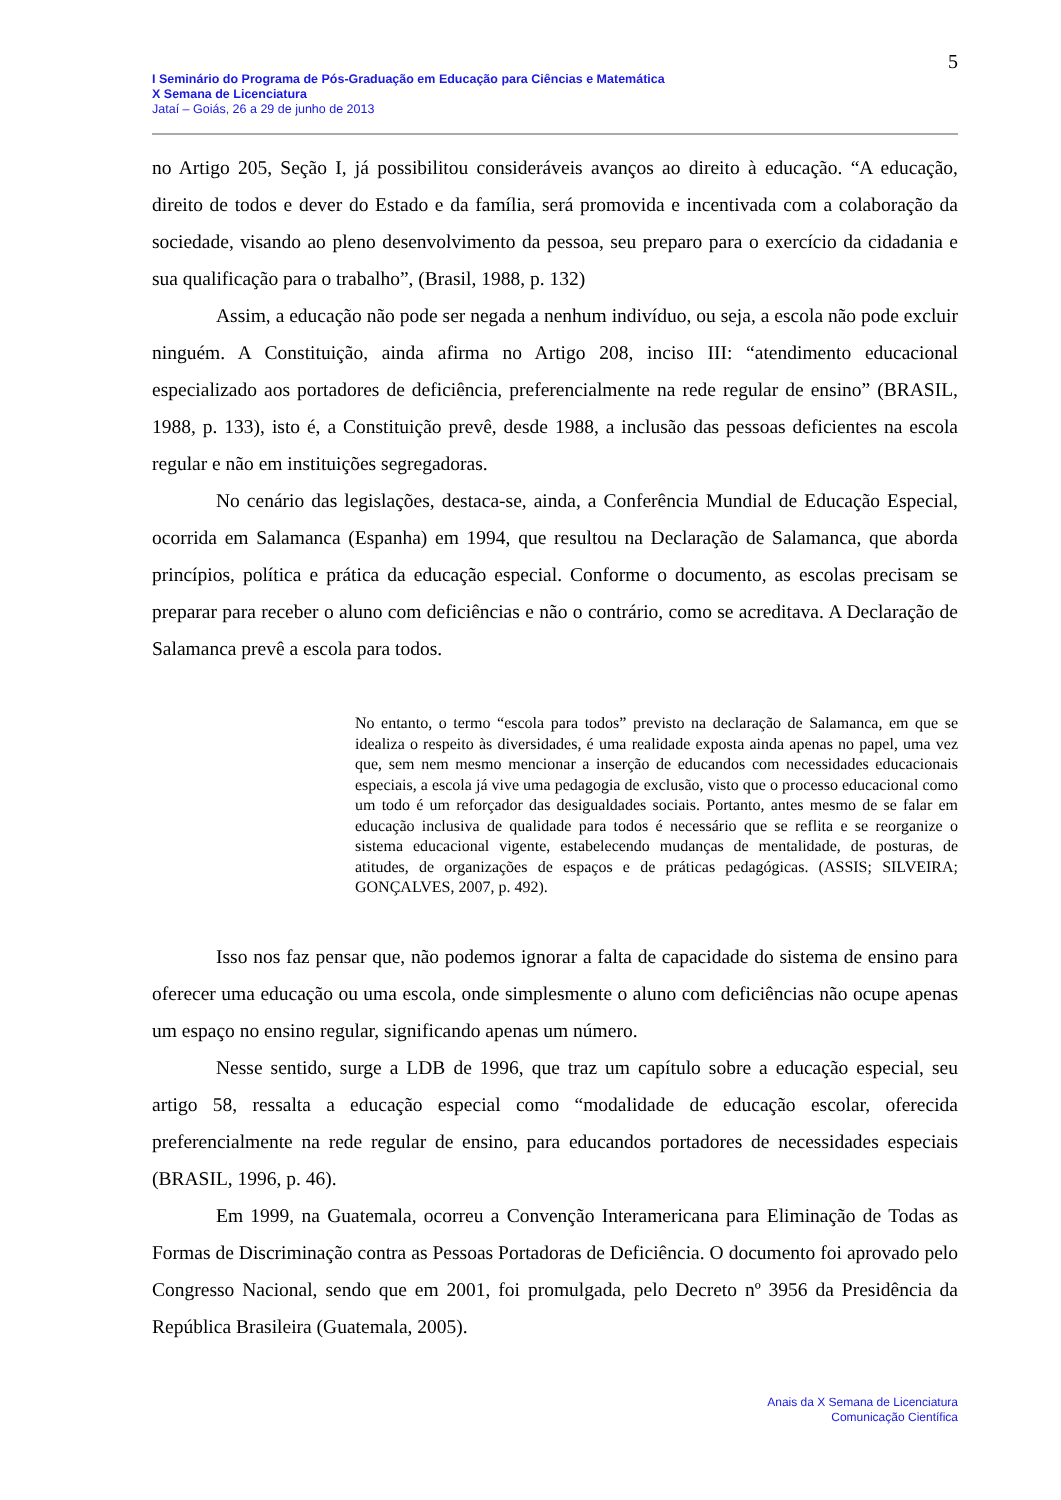5
I Seminário do Programa de Pós-Graduação em Educação para Ciências e Matemática
X Semana de Licenciatura
Jataí – Goiás, 26 a 29 de junho de 2013
no Artigo 205, Seção I, já possibilitou consideráveis avanços ao direito à educação. “A educação, direito de todos e dever do Estado e da família, será promovida e incentivada com a colaboração da sociedade, visando ao pleno desenvolvimento da pessoa, seu preparo para o exercício da cidadania e sua qualificação para o trabalho”, (Brasil, 1988, p. 132)
Assim, a educação não pode ser negada a nenhum indivíduo, ou seja, a escola não pode excluir ninguém. A Constituição, ainda afirma no Artigo 208, inciso III: “atendimento educacional especializado aos portadores de deficiência, preferencialmente na rede regular de ensino” (BRASIL, 1988, p. 133), isto é, a Constituição prevê, desde 1988, a inclusão das pessoas deficientes na escola regular e não em instituições segregadoras.
No cenário das legislações, destaca-se, ainda, a Conferência Mundial de Educação Especial, ocorrida em Salamanca (Espanha) em 1994, que resultou na Declaração de Salamanca, que aborda princípios, política e prática da educação especial. Conforme o documento, as escolas precisam se preparar para receber o aluno com deficiências e não o contrário, como se acreditava. A Declaração de Salamanca prevê a escola para todos.
No entanto, o termo “escola para todos” previsto na declaração de Salamanca, em que se idealiza o respeito às diversidades, é uma realidade exposta ainda apenas no papel, uma vez que, sem nem mesmo mencionar a inserção de educandos com necessidades educacionais especiais, a escola já vive uma pedagogia de exclusão, visto que o processo educacional como um todo é um reforçador das desigualdades sociais. Portanto, antes mesmo de se falar em educação inclusiva de qualidade para todos é necessário que se reflita e se reorganize o sistema educacional vigente, estabelecendo mudanças de mentalidade, de posturas, de atitudes, de organizações de espaços e de práticas pedagógicas. (ASSIS; SILVEIRA; GONÇALVES, 2007, p. 492).
Isso nos faz pensar que, não podemos ignorar a falta de capacidade do sistema de ensino para oferecer uma educação ou uma escola, onde simplesmente o aluno com deficiências não ocupe apenas um espaço no ensino regular, significando apenas um número.
Nesse sentido, surge a LDB de 1996, que traz um capítulo sobre a educação especial, seu artigo 58, ressalta a educação especial como “modalidade de educação escolar, oferecida preferencialmente na rede regular de ensino, para educandos portadores de necessidades especiais (BRASIL, 1996, p. 46).
Em 1999, na Guatemala, ocorreu a Convenção Interamericana para Eliminação de Todas as Formas de Discriminação contra as Pessoas Portadoras de Deficiência. O documento foi aprovado pelo Congresso Nacional, sendo que em 2001, foi promulgada, pelo Decreto nº 3956 da Presidência da República Brasileira (Guatemala, 2005).
Anais da X Semana de Licenciatura
Comunicação Científica